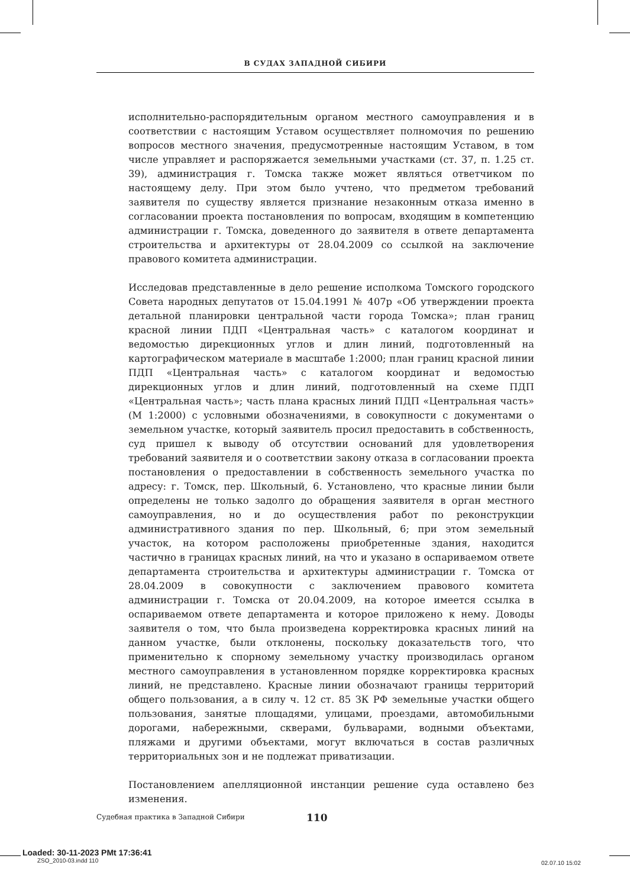В СУДАХ ЗАПАДНОЙ СИБИРИ
исполнительно-распорядительным органом местного самоуправления и в соответствии с настоящим Уставом осуществляет полномочия по решению вопросов местного значения, предусмотренные настоящим Уставом, в том числе управляет и распоряжается земельными участками (ст. 37, п. 1.25 ст. 39), администрация г. Томска также может являться ответчиком по настоящему делу. При этом было учтено, что предметом требований заявителя по существу является признание незаконным отказа именно в согласовании проекта постановления по вопросам, входящим в компетенцию администрации г. Томска, доведенного до заявителя в ответе департамента строительства и архитектуры от 28.04.2009 со ссылкой на заключение правового комитета администрации.
Исследовав представленные в дело решение исполкома Томского городского Совета народных депутатов от 15.04.1991 № 407р «Об утверждении проекта детальной планировки центральной части города Томска»; план границ красной линии ПДП «Центральная часть» с каталогом координат и ведомостью дирекционных углов и длин линий, подготовленный на картографическом материале в масштабе 1:2000; план границ красной линии ПДП «Центральная часть» с каталогом координат и ведомостью дирекционных углов и длин линий, подготовленный на схеме ПДП «Центральная часть»; часть плана красных линий ПДП «Центральная часть» (М 1:2000) с условными обозначениями, в совокупности с документами о земельном участке, который заявитель просил предоставить в собственность, суд пришел к выводу об отсутствии оснований для удовлетворения требований заявителя и о соответствии закону отказа в согласовании проекта постановления о предоставлении в собственность земельного участка по адресу: г. Томск, пер. Школьный, 6. Установлено, что красные линии были определены не только задолго до обращения заявителя в орган местного самоуправления, но и до осуществления работ по реконструкции административного здания по пер. Школьный, 6; при этом земельный участок, на котором расположены приобретенные здания, находится частично в границах красных линий, на что и указано в оспариваемом ответе департамента строительства и архитектуры администрации г. Томска от 28.04.2009 в совокупности с заключением правового комитета администрации г. Томска от 20.04.2009, на которое имеется ссылка в оспариваемом ответе департамента и которое приложено к нему. Доводы заявителя о том, что была произведена корректировка красных линий на данном участке, были отклонены, поскольку доказательств того, что применительно к спорному земельному участку производилась органом местного самоуправления в установленном порядке корректировка красных линий, не представлено. Красные линии обозначают границы территорий общего пользования, а в силу ч. 12 ст. 85 ЗК РФ земельные участки общего пользования, занятые площадями, улицами, проездами, автомобильными дорогами, набережными, скверами, бульварами, водными объектами, пляжами и другими объектами, могут включаться в состав различных территориальных зон и не подлежат приватизации.
Постановлением апелляционной инстанции решение суда оставлено без изменения.
Судебная практика в Западной Сибири 110
Loaded: 30-11-2023 PMt 17:36:41
ZSO_2010-03.indd 110
02.07.10 15:02